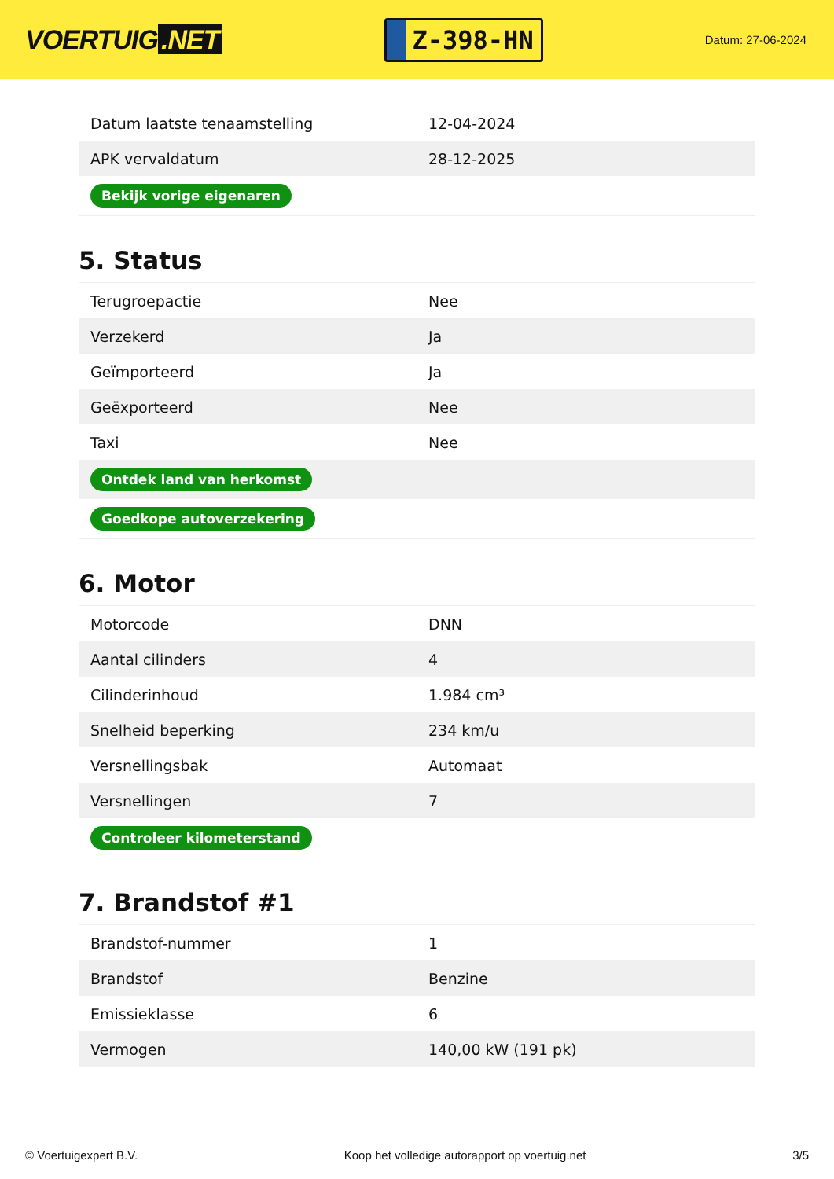VOERTUIG.NET
Z-398-HN
Datum: 27-06-2024
| Datum laatste tenaamstelling | 12-04-2024 |
| APK vervaldatum | 28-12-2025 |
| Bekijk vorige eigenaren | |
5. Status
| Terugroepactie | Nee |
| Verzekerd | Ja |
| Geïmporteerd | Ja |
| Geëxporteerd | Nee |
| Taxi | Nee |
| Ontdek land van herkomst | |
| Goedkope autoverzekering | |
6. Motor
| Motorcode | DNN |
| Aantal cilinders | 4 |
| Cilinderinhoud | 1.984 cm³ |
| Snelheid beperking | 234 km/u |
| Versnellingsbak | Automaat |
| Versnellingen | 7 |
| Controleer kilometerstand | |
7. Brandstof #1
| Brandstof-nummer | 1 |
| Brandstof | Benzine |
| Emissieklasse | 6 |
| Vermogen | 140,00 kW (191 pk) |
© Voertuigexpert B.V. Koop het volledige autorapport op voertuig.net 3/5